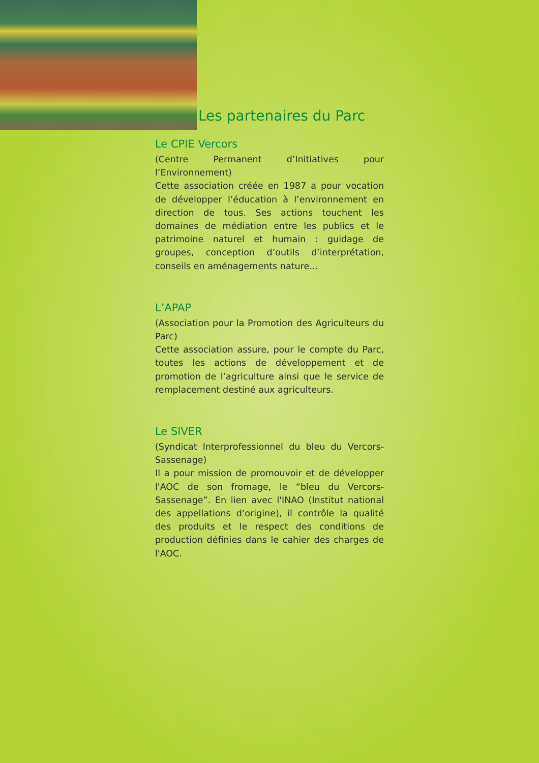Les partenaires du Parc
Le CPIE Vercors
(Centre Permanent d’Initiatives pour l’Environnement)
Cette association créée en 1987 a pour vocation de développer l’éducation à l’environnement en direction de tous. Ses actions touchent les domaines de médiation entre les publics et le patrimoine naturel et humain : guidage de groupes, conception d’outils d’interprétation, conseils en aménagements nature…
L’APAP
(Association pour la Promotion des Agriculteurs du Parc)
Cette association assure, pour le compte du Parc, toutes les actions de développement et de promotion de l’agriculture ainsi que le service de remplacement destiné aux agriculteurs.
Le SIVER
(Syndicat Interprofessionnel du bleu du Vercors-Sassenage)
Il a pour mission de promouvoir et de développer l'AOC de son fromage, le “bleu du Vercors-Sassenage”. En lien avec l'INAO (Institut national des appellations d’origine), il contrôle la qualité des produits et le respect des conditions de production définies dans le cahier des charges de l'AOC.